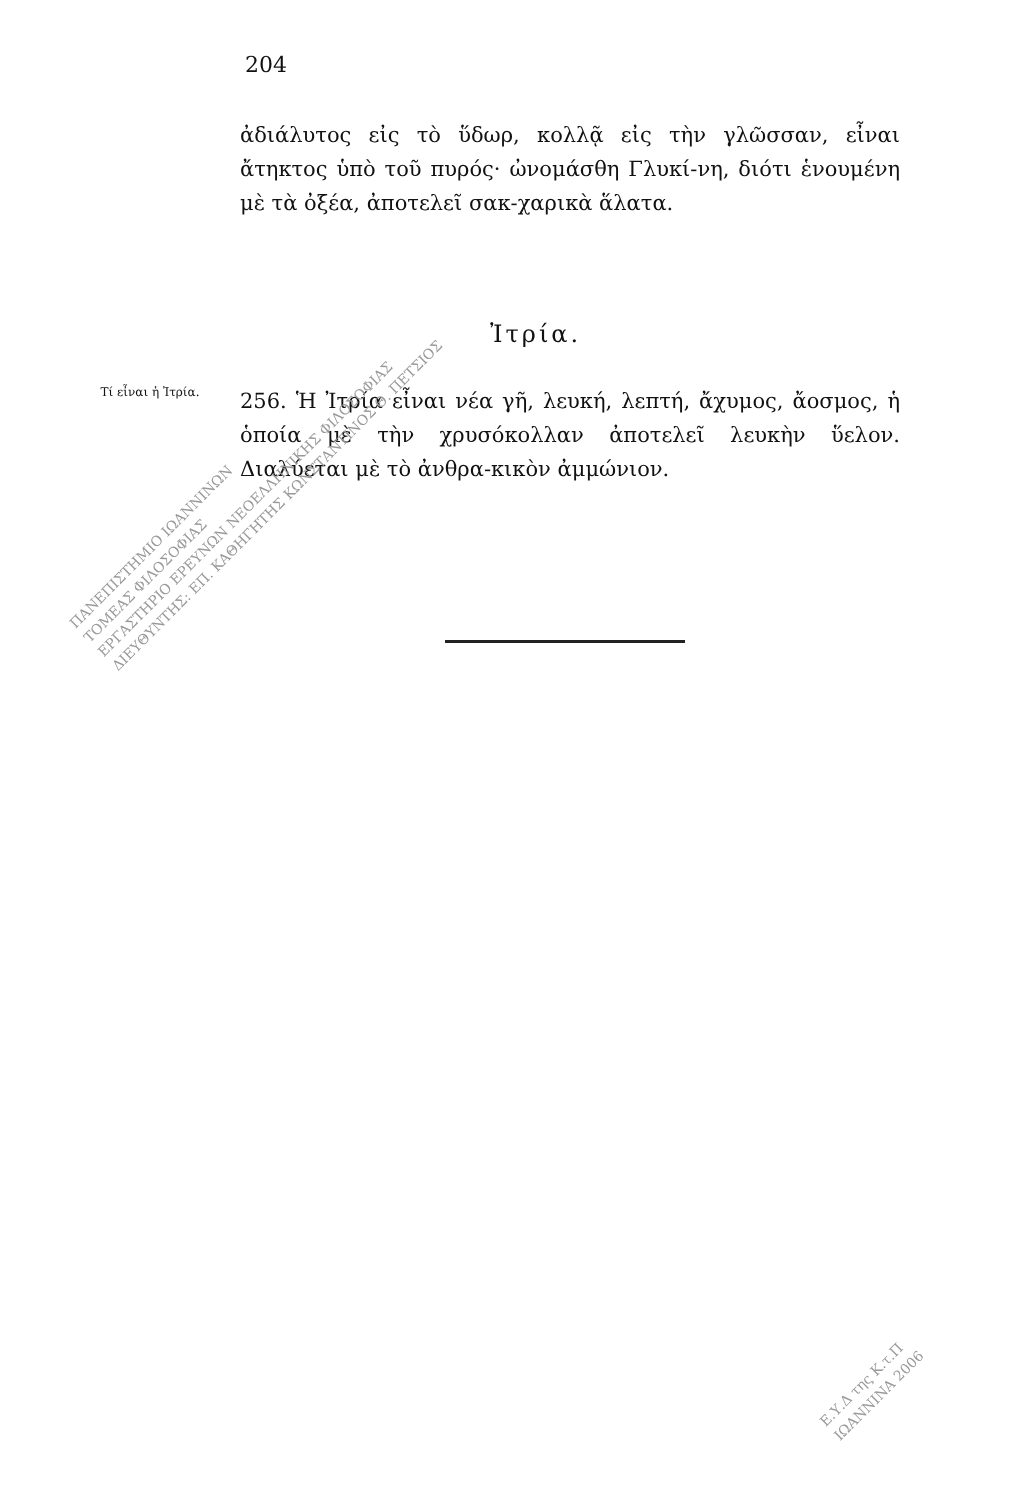204
ἀδιάλυτος εἰς τὸ ὕδωρ, κολλᾷ εἰς τὴν γλῶσσαν, εἶναι ἄτηκτος ὑπὸ τοῦ πυρός· ὠνομάσθη Γλυκί-νη, διότι ἑνουμένη μὲ τὰ ὀξέα, ἀποτελεῖ σακ-χαρικὰ ἅλατα.
Ἰτρία.
Τί εἶναι ἡ Ἰτρία.
256. Ἡ Ἰτρία εἶναι νέα γῆ, λευκή, λεπτή, ἄχυμος, ἄοσμος, ἡ ὁποία μὲ τὴν χρυσόκολλαν ἀποτελεῖ λευκὴν ὕελον. Διαλύεται μὲ τὸ ἀνθρα-κικὸν ἀμμώνιον.
ΠΑΝΕΠΙΣΤΗΜΙΟ ΙΩΑΝΝΙΝΩΝ
ΤΟΜΕΑΣ ΦΙΛΟΣΟΦΙΑΣ
ΕΡΓΑΣΤΗΡΙΟ ΕΡΕΥΝΩΝ ΝΕΟΕΛΛΗΝΙΚΗΣ ΦΙΛΟΣΟΦΙΑΣ
ΔΙΕΥΘΥΝΤΗΣ: ΕΠ. ΚΑΘΗΓΗΤΗΣ ΚΩΝΣΤΑΝΤΙΝΟΣ Θ. ΠΕΤΣΙΟΣ
Ε.Υ.Δ της Κ.τ.Π
ΙΩΑΝΝΙΝΑ 2006